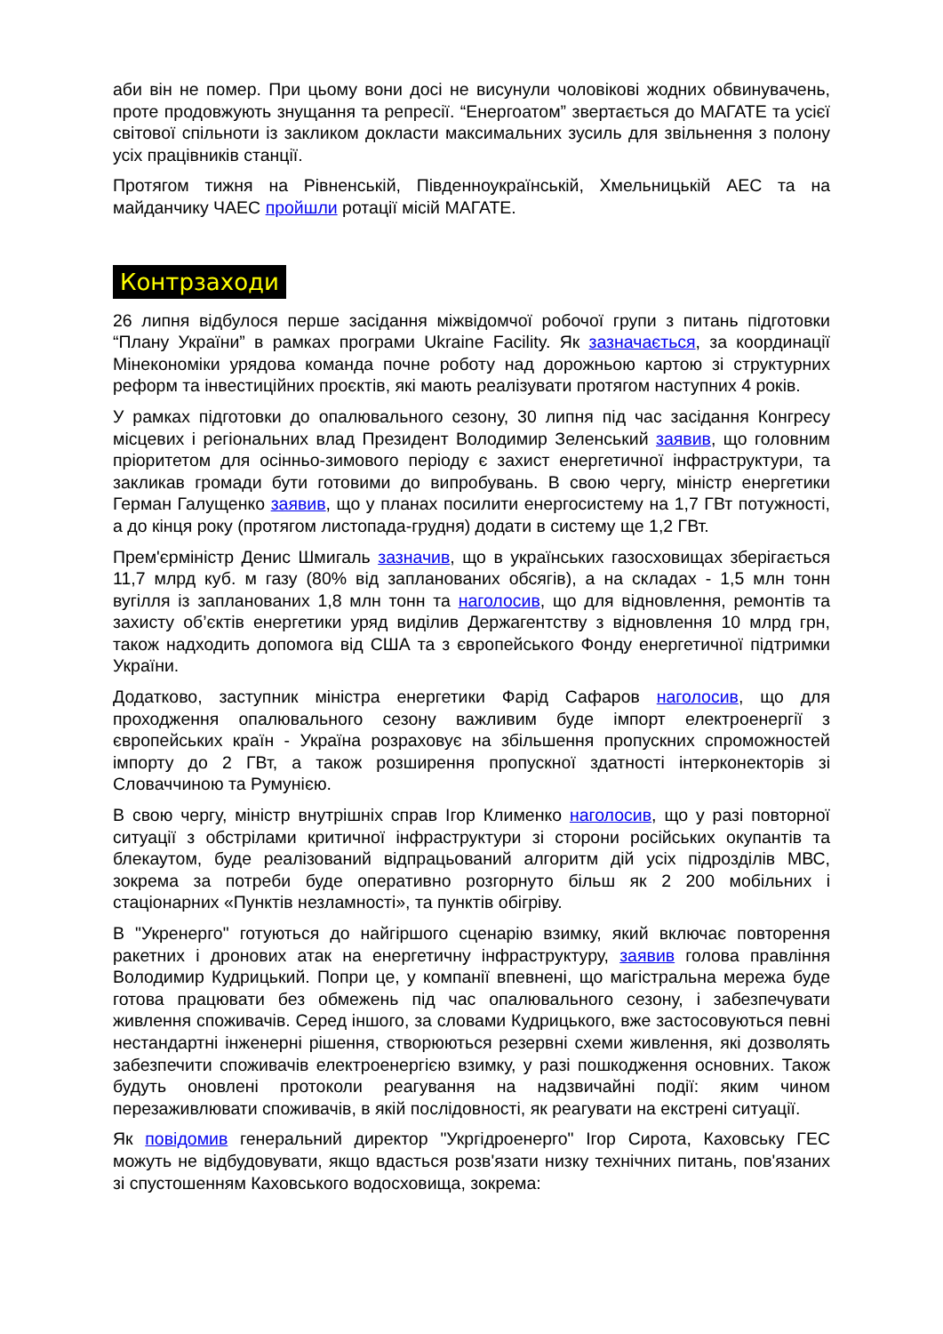аби він не помер. При цьому вони досі не висунули чоловікові жодних обвинувачень, проте продовжують знущання та репресії. “Енергоатом” звертається до МАГАТЕ та усієї світової спільноти із закликом докласти максимальних зусиль для звільнення з полону усіх працівників станції.
Протягом тижня на Рівненській, Південноукраїнській, Хмельницькій АЕС та на майданчику ЧАЕС пройшли ротації місій МАГАТЕ.
Контрзаходи
26 липня відбулося перше засідання міжвідомчої робочої групи з питань підготовки “Плану України” в рамках програми Ukraine Facility. Як зазначається, за координації Мінекономіки урядова команда почне роботу над дорожньою картою зі структурних реформ та інвестиційних проєктів, які мають реалізувати протягом наступних 4 років.
У рамках підготовки до опалювального сезону, 30 липня під час засідання Конгресу місцевих і регіональних влад Президент Володимир Зеленський заявив, що головним пріоритетом для осінньо-зимового періоду є захист енергетичної інфраструктури, та закликав громади бути готовими до випробувань. В свою чергу, міністр енергетики Герман Галущенко заявив, що у планах посилити енергосистему на 1,7 ГВт потужності, а до кінця року (протягом листопада-грудня) додати в систему ще 1,2 ГВт.
Прем'єрміністр Денис Шмигаль зазначив, що в українських газосховищах зберігається 11,7 млрд куб. м газу (80% від запланованих обсягів), а на складах - 1,5 млн тонн вугілля із запланованих 1,8 млн тонн та наголосив, що для відновлення, ремонтів та захисту об’єктів енергетики уряд виділив Держагентству з відновлення 10 млрд грн, також надходить допомога від США та з європейського Фонду енергетичної підтримки України.
Додатково, заступник міністра енергетики Фарід Сафаров наголосив, що для проходження опалювального сезону важливим буде імпорт електроенергії з європейських країн - Україна розраховує на збільшення пропускних спроможностей імпорту до 2 ГВт, а також розширення пропускної здатності інтерконекторів зі Словаччиною та Румунією.
В свою чергу, міністр внутрішніх справ Ігор Клименко наголосив, що у разі повторної ситуації з обстрілами критичної інфраструктури зі сторони російських окупантів та блекаутом, буде реалізований відпрацьований алгоритм дій усіх підрозділів МВС, зокрема за потреби буде оперативно розгорнуто більш як 2 200 мобільних і стаціонарних «Пунктів незламності», та пунктів обігріву.
В "Укренерго" готуються до найгіршого сценарію взимку, який включає повторення ракетних і дронових атак на енергетичну інфраструктуру, заявив голова правління Володимир Кудрицький. Попри це, у компанії впевнені, що магістральна мережа буде готова працювати без обмежень під час опалювального сезону, і забезпечувати живлення споживачів. Серед іншого, за словами Кудрицького, вже застосовуються певні нестандартні інженерні рішення, створюються резервні схеми живлення, які дозволять забезпечити споживачів електроенергією взимку, у разі пошкодження основних. Також будуть оновлені протоколи реагування на надзвичайні події: яким чином перезаживлювати споживачів, в якій послідовності, як реагувати на екстрені ситуації.
Як повідомив генеральний директор "Укргідроенерго" Ігор Сирота, Каховську ГЕС можуть не відбудовувати, якщо вдасться розв'язати низку технічних питань, пов'язаних зі спустошенням Каховського водосховища, зокрема: